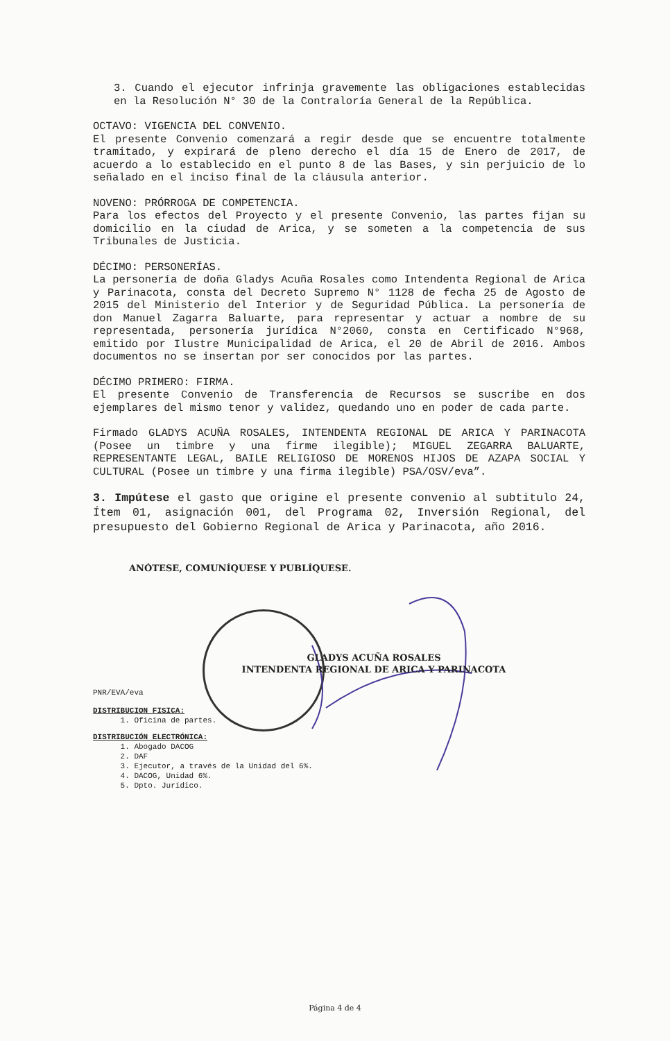3. Cuando el ejecutor infrinja gravemente las obligaciones establecidas en la Resolución N° 30 de la Contraloría General de la República.
OCTAVO: VIGENCIA DEL CONVENIO.
El presente Convenio comenzará a regir desde que se encuentre totalmente tramitado, y expirará de pleno derecho el día 15 de Enero de 2017, de acuerdo a lo establecido en el punto 8 de las Bases, y sin perjuicio de lo señalado en el inciso final de la cláusula anterior.
NOVENO: PRÓRROGA DE COMPETENCIA.
Para los efectos del Proyecto y el presente Convenio, las partes fijan su domicilio en la ciudad de Arica, y se someten a la competencia de sus Tribunales de Justicia.
DÉCIMO: PERSONERÍAS.
La personería de doña Gladys Acuña Rosales como Intendenta Regional de Arica y Parinacota, consta del Decreto Supremo N° 1128 de fecha 25 de Agosto de 2015 del Ministerio del Interior y de Seguridad Pública. La personería de don Manuel Zagarra Baluarte, para representar y actuar a nombre de su representada, personería jurídica N°2060, consta en Certificado N°968, emitido por Ilustre Municipalidad de Arica, el 20 de Abril de 2016. Ambos documentos no se insertan por ser conocidos por las partes.
DÉCIMO PRIMERO: FIRMA.
El presente Convenio de Transferencia de Recursos se suscribe en dos ejemplares del mismo tenor y validez, quedando uno en poder de cada parte.
Firmado GLADYS ACUÑA ROSALES, INTENDENTA REGIONAL DE ARICA Y PARINACOTA (Posee un timbre y una firme ilegible); MIGUEL ZEGARRA BALUARTE, REPRESENTANTE LEGAL, BAILE RELIGIOSO DE MORENOS HIJOS DE AZAPA SOCIAL Y CULTURAL (Posee un timbre y una firma ilegible) PSA/OSV/eva”.
3. Impútese el gasto que origine el presente convenio al subtitulo 24, Ítem 01, asignación 001, del Programa 02, Inversión Regional, del presupuesto del Gobierno Regional de Arica y Parinacota, año 2016.
ANÓTESE, COMUNÍQUESE Y PUBLÍQUESE.
GLADYS ACUÑA ROSALES
INTENDENTA REGIONAL DE ARICA Y PARINACOTA
PNR/EVA/eva
DISTRIBUCION FISICA:
1. Oficina de partes.
DISTRIBUCIÓN ELECTRÓNICA:
1. Abogado DACOG
2. DAF
3. Ejecutor, a través de la Unidad del 6%.
4. DACOG, Unidad 6%.
5. Dpto. Jurídico.
Página 4 de 4